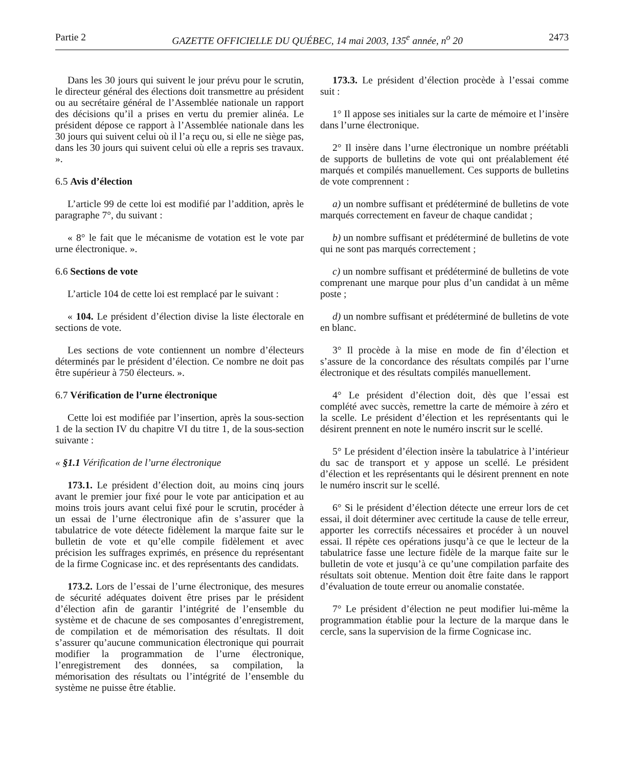Partie 2 GAZETTE OFFICIELLE DU QUÉBEC, 14 mai 2003, 135<sup>e</sup> année, n<sup>o</sup> 20 2473
Dans les 30 jours qui suivent le jour prévu pour le scrutin, le directeur général des élections doit transmettre au président ou au secrétaire général de l’Assemblée nationale un rapport des décisions qu’il a prises en vertu du premier alinéa. Le président dépose ce rapport à l’Assemblée nationale dans les 30 jours qui suivent celui où il l’a reçu ou, si elle ne siège pas, dans les 30 jours qui suivent celui où elle a repris ses travaux. ».
6.5 Avis d’élection
L’article 99 de cette loi est modifié par l’addition, après le paragraphe 7°, du suivant :
« 8° le fait que le mécanisme de votation est le vote par urne électronique. ».
6.6 Sections de vote
L’article 104 de cette loi est remplacé par le suivant :
« 104. Le président d’élection divise la liste électorale en sections de vote.
Les sections de vote contiennent un nombre d’électeurs déterminés par le président d’élection. Ce nombre ne doit pas être supérieur à 750 électeurs. ».
6.7 Vérification de l’urne électronique
Cette loi est modifiée par l’insertion, après la sous-section 1 de la section IV du chapitre VI du titre 1, de la sous-section suivante :
« §1.1 Vérification de l’urne électronique
173.1. Le président d’élection doit, au moins cinq jours avant le premier jour fixé pour le vote par anticipation et au moins trois jours avant celui fixé pour le scrutin, procéder à un essai de l’urne électronique afin de s’assurer que la tabulatrice de vote détecte fidèlement la marque faite sur le bulletin de vote et qu’elle compile fidèlement et avec précision les suffrages exprimés, en présence du représentant de la firme Cognicase inc. et des représentants des candidats.
173.2. Lors de l’essai de l’urne électronique, des mesures de sécurité adéquates doivent être prises par le président d’élection afin de garantir l’intégrité de l’ensemble du système et de chacune de ses composantes d’enregistrement, de compilation et de mémorisation des résultats. Il doit s’assurer qu’aucune communication électronique qui pourrait modifier la programmation de l’urne électronique, l’enregistrement des données, sa compilation, la mémorisation des résultats ou l’intégrité de l’ensemble du système ne puisse être établie.
173.3. Le président d’élection procède à l’essai comme suit :
1° Il appose ses initiales sur la carte de mémoire et l’insère dans l’urne électronique.
2° Il insère dans l’urne électronique un nombre préétabli de supports de bulletins de vote qui ont préalablement été marqués et compilés manuellement. Ces supports de bulletins de vote comprennent :
a) un nombre suffisant et prédéterminé de bulletins de vote marqués correctement en faveur de chaque candidat ;
b) un nombre suffisant et prédéterminé de bulletins de vote qui ne sont pas marqués correctement ;
c) un nombre suffisant et prédéterminé de bulletins de vote comprenant une marque pour plus d’un candidat à un même poste ;
d) un nombre suffisant et prédéterminé de bulletins de vote en blanc.
3° Il procède à la mise en mode de fin d’élection et s’assure de la concordance des résultats compilés par l’urne électronique et des résultats compilés manuellement.
4° Le président d’élection doit, dès que l’essai est complété avec succès, remettre la carte de mémoire à zéro et la scelle. Le président d’élection et les représentants qui le désirent prennent en note le numéro inscrit sur le scellé.
5° Le président d’élection insère la tabulatrice à l’intérieur du sac de transport et y appose un scellé. Le président d’élection et les représentants qui le désirent prennent en note le numéro inscrit sur le scellé.
6° Si le président d’élection détecte une erreur lors de cet essai, il doit déterminer avec certitude la cause de telle erreur, apporter les correctifs nécessaires et procéder à un nouvel essai. Il répète ces opérations jusqu’à ce que le lecteur de la tabulatrice fasse une lecture fidèle de la marque faite sur le bulletin de vote et jusqu’à ce qu’une compilation parfaite des résultats soit obtenue. Mention doit être faite dans le rapport d’évaluation de toute erreur ou anomalie constatée.
7° Le président d’élection ne peut modifier lui-même la programmation établie pour la lecture de la marque dans le cercle, sans la supervision de la firme Cognicase inc.